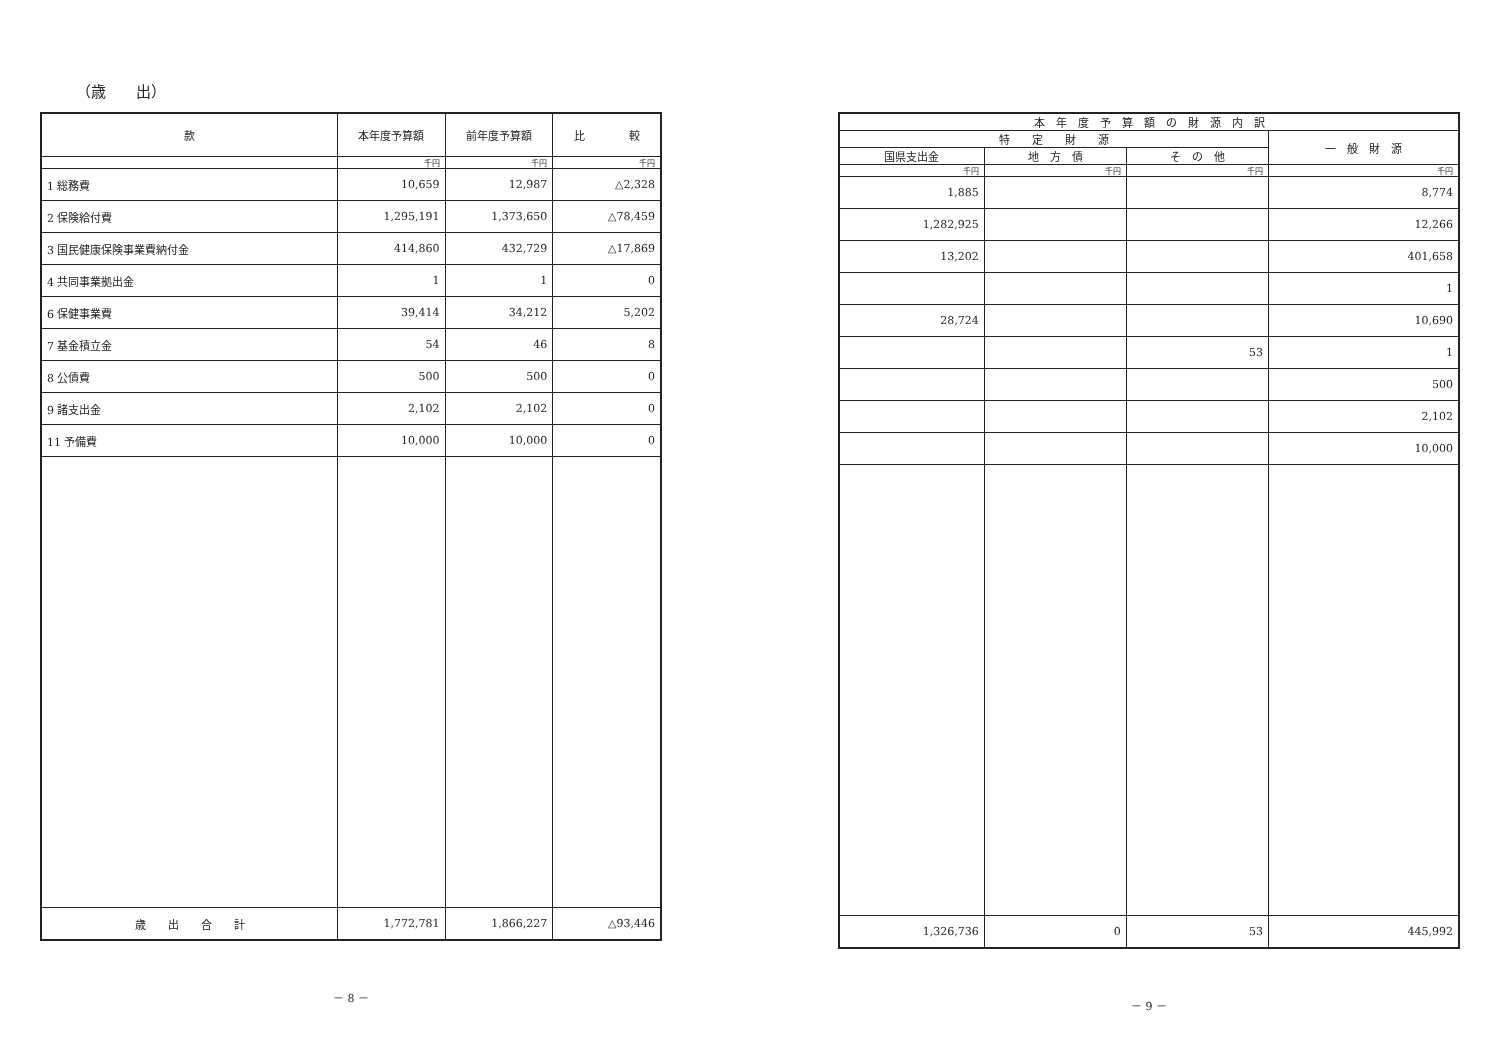（歳　　出）
| 款 | 本年度予算額 | 前年度予算額 | 比 較 |
| --- | --- | --- | --- |
| | 千円 | 千円 | 千円 |
| 1 総務費 | 10,659 | 12,987 | △2,328 |
| 2 保険給付費 | 1,295,191 | 1,373,650 | △78,459 |
| 3 国民健康保険事業費納付金 | 414,860 | 432,729 | △17,869 |
| 4 共同事業拠出金 | 1 | 1 | 0 |
| 6 保健事業費 | 39,414 | 34,212 | 5,202 |
| 7 基金積立金 | 54 | 46 | 8 |
| 8 公債費 | 500 | 500 | 0 |
| 9 諸支出金 | 2,102 | 2,102 | 0 |
| 11 予備費 | 10,000 | 10,000 | 0 |
| 歳 出 合 計 | 1,772,781 | 1,866,227 | △93,446 |
－ 8 －
| 本 年 度 予 算 額 の 財 源 内 訳 | | | |
| --- | --- | --- | --- |
| 特 定 財 源 | | | 一 般 財 源 |
| 国県支出金 | 地 方 債 | そ の 他 | |
| 千円 | 千円 | 千円 | 千円 |
| 1,885 | | | 8,774 |
| 1,282,925 | | | 12,266 |
| 13,202 | | | 401,658 |
| | | | 1 |
| 28,724 | | | 10,690 |
| | | 53 | 1 |
| | | | 500 |
| | | | 2,102 |
| | | | 10,000 |
| 1,326,736 | 0 | 53 | 445,992 |
－ 9 －